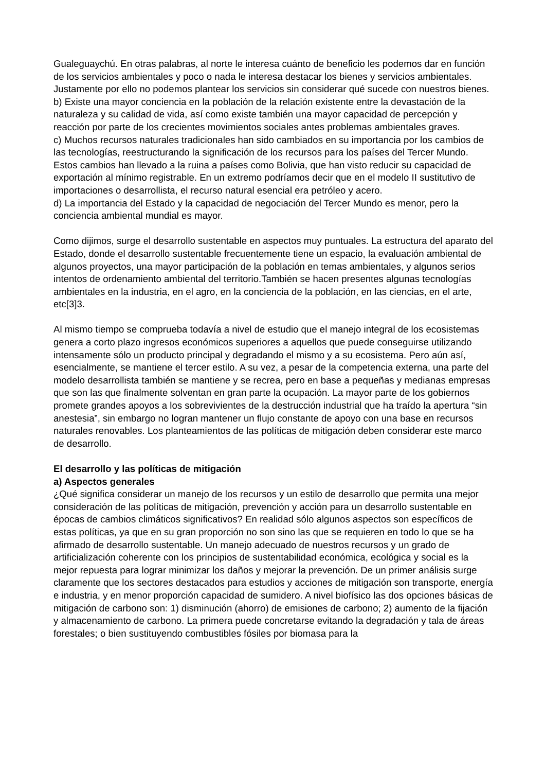Gualeguaychú. En otras palabras, al norte le interesa cuánto de beneficio les podemos dar en función de los servicios ambientales y poco o nada le interesa destacar los bienes y servicios ambientales. Justamente por ello no podemos plantear los servicios sin considerar qué sucede con nuestros bienes.
b) Existe una mayor conciencia en la población de la relación existente entre la devastación de la naturaleza y su calidad de vida, así como existe también una mayor capacidad de percepción y reacción por parte de los crecientes movimientos sociales antes problemas ambientales graves.
c) Muchos recursos naturales tradicionales han sido cambiados en su importancia por los cambios de las tecnologías, reestructurando la significación de los recursos para los países del Tercer Mundo. Estos cambios han llevado a la ruina a países como Bolivia, que han visto reducir su capacidad de exportación al mínimo registrable. En un extremo podríamos decir que en el modelo II sustitutivo de importaciones o desarrollista, el recurso natural esencial era petróleo y acero.
d) La importancia del Estado y la capacidad de negociación del Tercer Mundo es menor, pero la conciencia ambiental mundial es mayor.
Como dijimos, surge el desarrollo sustentable en aspectos muy puntuales. La estructura del aparato del Estado, donde el desarrollo sustentable frecuentemente tiene un espacio, la evaluación ambiental de algunos proyectos, una mayor participación de la población en temas ambientales, y algunos serios intentos de ordenamiento ambiental del territorio.También se hacen presentes algunas tecnologías ambientales en la industria, en el agro, en la conciencia de la población, en las ciencias, en el arte, etc[3]3.
Al mismo tiempo se comprueba todavía a nivel de estudio que el manejo integral de los ecosistemas genera a corto plazo ingresos económicos superiores a aquellos que puede conseguirse utilizando intensamente sólo un producto principal y degradando el mismo y a su ecosistema. Pero aún así, esencialmente, se mantiene el tercer estilo. A su vez, a pesar de la competencia externa, una parte del modelo desarrollista también se mantiene y se recrea, pero en base a pequeñas y medianas empresas que son las que finalmente solventan en gran parte la ocupación. La mayor parte de los gobiernos promete grandes apoyos a los sobrevivientes de la destrucción industrial que ha traído la apertura “sin anestesia”, sin embargo no logran mantener un flujo constante de apoyo con una base en recursos naturales renovables. Los planteamientos de las políticas de mitigación deben considerar este marco de desarrollo.
El desarrollo y las políticas de mitigación
a) Aspectos generales
¿Qué significa considerar un manejo de los recursos y un estilo de desarrollo que permita una mejor consideración de las políticas de mitigación, prevención y acción para un desarrollo sustentable en épocas de cambios climáticos significativos? En realidad sólo algunos aspectos son específicos de estas políticas, ya que en su gran proporción no son sino las que se requieren en todo lo que se ha afirmado de desarrollo sustentable. Un manejo adecuado de nuestros recursos y un grado de artificialización coherente con los principios de sustentabilidad económica, ecológica y social es la mejor repuesta para lograr minimizar los daños y mejorar la prevención. De un primer análisis surge claramente que los sectores destacados para estudios y acciones de mitigación son transporte, energía e industria, y en menor proporción capacidad de sumidero. A nivel biofísico las dos opciones básicas de mitigación de carbono son: 1) disminución (ahorro) de emisiones de carbono; 2) aumento de la fijación y almacenamiento de carbono. La primera puede concretarse evitando la degradación y tala de áreas forestales; o bien sustituyendo combustibles fósiles por biomasa para la